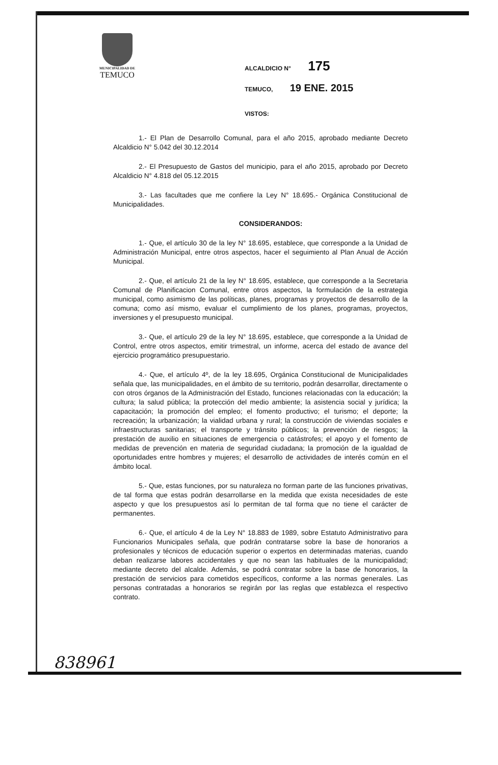MUNICIPALIDAD DE
TEMUCO
ALCALDICIO N° 175
TEMUCO, 19 ENE. 2015
VISTOS:
1.- El Plan de Desarrollo Comunal, para el año 2015, aprobado mediante Decreto Alcaldicio N° 5.042 del 30.12.2014
2.- El Presupuesto de Gastos del municipio, para el año 2015, aprobado por Decreto Alcaldicio N° 4.818 del 05.12.2015
3.- Las facultades que me confiere la Ley N° 18.695.- Orgánica Constitucional de Municipalidades.
CONSIDERANDOS:
1.- Que, el artículo 30 de la ley N° 18.695, establece, que corresponde a la Unidad de Administración Municipal, entre otros aspectos, hacer el seguimiento al Plan Anual de Acción Municipal.
2.- Que, el artículo 21 de la ley N° 18.695, establece, que corresponde a la Secretaria Comunal de Planificacion Comunal, entre otros aspectos, la formulación de la estrategia municipal, como asimismo de las políticas, planes, programas y proyectos de desarrollo de la comuna; como así mismo, evaluar el cumplimiento de los planes, programas, proyectos, inversiones y el presupuesto municipal.
3.- Que, el artículo 29 de la ley N° 18.695, establece, que corresponde a la Unidad de Control, entre otros aspectos, emitir trimestral, un informe, acerca del estado de avance del ejercicio programático presupuestario.
4.- Que, el artículo 4º, de la ley 18.695, Orgánica Constitucional de Municipalidades señala que, las municipalidades, en el ámbito de su territorio, podrán desarrollar, directamente o con otros órganos de la Administración del Estado, funciones relacionadas con la educación; la cultura; la salud pública; la protección del medio ambiente; la asistencia social y jurídica; la capacitación; la promoción del empleo; el fomento productivo; el turismo; el deporte; la recreación; la urbanización; la vialidad urbana y rural; la construcción de viviendas sociales e infraestructuras sanitarias; el transporte y tránsito públicos; la prevención de riesgos; la prestación de auxilio en situaciones de emergencia o catástrofes; el apoyo y el fomento de medidas de prevención en materia de seguridad ciudadana; la promoción de la igualdad de oportunidades entre hombres y mujeres; el desarrollo de actividades de interés común en el ámbito local.
5.- Que, estas funciones, por su naturaleza no forman parte de las funciones privativas, de tal forma que estas podrán desarrollarse en la medida que exista necesidades de este aspecto y que los presupuestos así lo permitan de tal forma que no tiene el carácter de permanentes.
6.- Que, el artículo 4 de la Ley N° 18.883 de 1989, sobre Estatuto Administrativo para Funcionarios Municipales señala, que podrán contratarse sobre la base de honorarios a profesionales y técnicos de educación superior o expertos en determinadas materias, cuando deban realizarse labores accidentales y que no sean las habituales de la municipalidad; mediante decreto del alcalde. Además, se podrá contratar sobre la base de honorarios, la prestación de servicios para cometidos específicos, conforme a las normas generales. Las personas contratadas a honorarios se regirán por las reglas que establezca el respectivo contrato.
838961